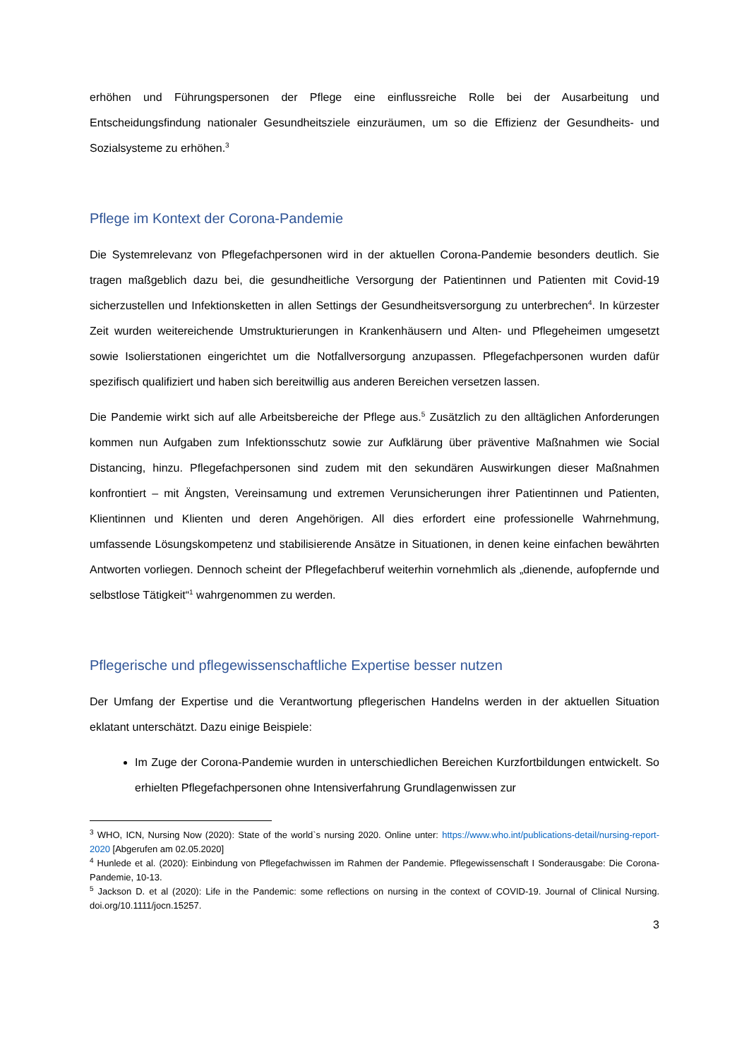erhöhen und Führungspersonen der Pflege eine einflussreiche Rolle bei der Ausarbeitung und Entscheidungsfindung nationaler Gesundheitsziele einzuräumen, um so die Effizienz der Gesundheits- und Sozialsysteme zu erhöhen.<sup>3</sup>
Pflege im Kontext der Corona-Pandemie
Die Systemrelevanz von Pflegefachpersonen wird in der aktuellen Corona-Pandemie besonders deutlich. Sie tragen maßgeblich dazu bei, die gesundheitliche Versorgung der Patientinnen und Patienten mit Covid-19 sicherzustellen und Infektionsketten in allen Settings der Gesundheitsversorgung zu unterbrechen<sup>4</sup>. In kürzester Zeit wurden weitereichende Umstrukturierungen in Krankenhäusern und Alten- und Pflegeheimen umgesetzt sowie Isolierstationen eingerichtet um die Notfallversorgung anzupassen. Pflegefachpersonen wurden dafür spezifisch qualifiziert und haben sich bereitwillig aus anderen Bereichen versetzen lassen.
Die Pandemie wirkt sich auf alle Arbeitsbereiche der Pflege aus.<sup>5</sup> Zusätzlich zu den alltäglichen Anforderungen kommen nun Aufgaben zum Infektionsschutz sowie zur Aufklärung über präventive Maßnahmen wie Social Distancing, hinzu. Pflegefachpersonen sind zudem mit den sekundären Auswirkungen dieser Maßnahmen konfrontiert – mit Ängsten, Vereinsamung und extremen Verunsicherungen ihrer Patientinnen und Patienten, Klientinnen und Klienten und deren Angehörigen. All dies erfordert eine professionelle Wahrnehmung, umfassende Lösungskompetenz und stabilisierende Ansätze in Situationen, in denen keine einfachen bewährten Antworten vorliegen. Dennoch scheint der Pflegefachberuf weiterhin vornehmlich als „dienende, aufopfernde und selbstlose Tätigkeit“<sup>1</sup> wahrgenommen zu werden.
Pflegerische und pflegewissenschaftliche Expertise besser nutzen
Der Umfang der Expertise und die Verantwortung pflegerischen Handelns werden in der aktuellen Situation eklatant unterschätzt. Dazu einige Beispiele:
Im Zuge der Corona-Pandemie wurden in unterschiedlichen Bereichen Kurzfortbildungen entwickelt. So erhielten Pflegefachpersonen ohne Intensiverfahrung Grundlagenwissen zur
<sup>3</sup> WHO, ICN, Nursing Now (2020): State of the world`s nursing 2020. Online unter: https://www.who.int/publications-detail/nursing-report-2020 [Abgerufen am 02.05.2020]
<sup>4</sup> Hunlede et al. (2020): Einbindung von Pflegefachwissen im Rahmen der Pandemie. Pflegewissenschaft I Sonderausgabe: Die Corona-Pandemie, 10-13.
<sup>5</sup> Jackson D. et al (2020): Life in the Pandemic: some reflections on nursing in the context of COVID-19. Journal of Clinical Nursing. doi.org/10.1111/jocn.15257.
3